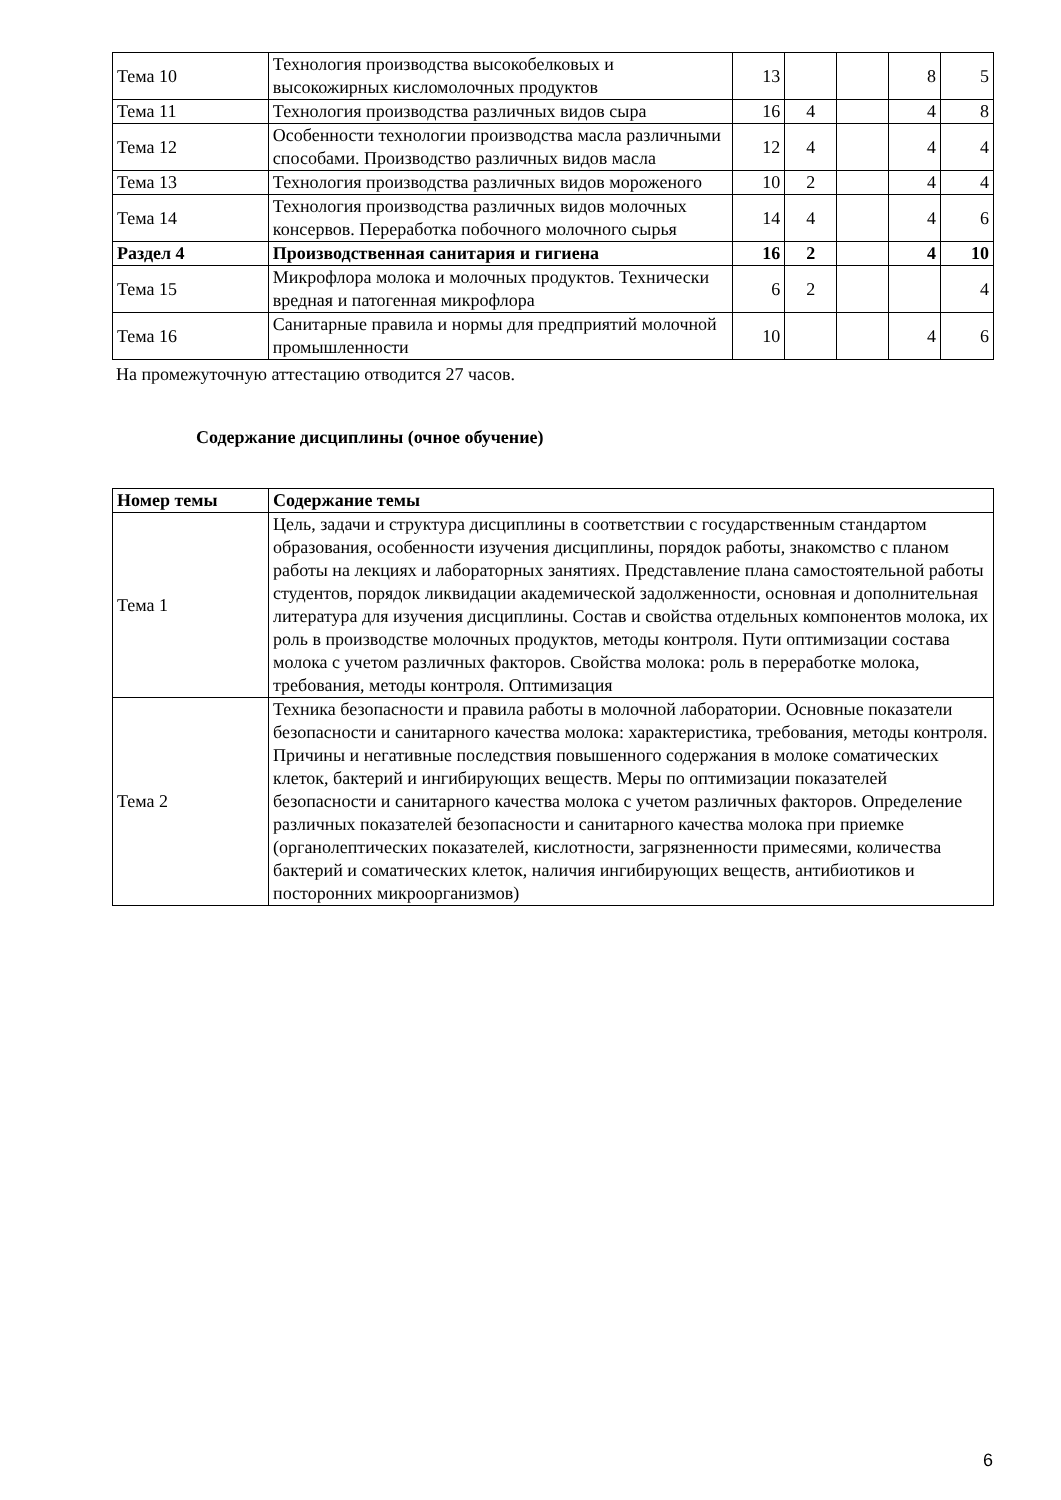| Тема 10 | Технология производства высокобелковых и высокожирных кисломолочных продуктов | 13 | | | 8 | 5 |
| Тема 11 | Технология производства различных видов сыра | 16 | 4 | | 4 | 8 |
| Тема 12 | Особенности технологии производства масла различными способами. Производство различных видов масла | 12 | 4 | | 4 | 4 |
| Тема 13 | Технология производства различных видов мороженого | 10 | 2 | | 4 | 4 |
| Тема 14 | Технология производства различных видов молочных консервов. Переработка побочного молочного сырья | 14 | 4 | | 4 | 6 |
| Раздел 4 | Производственная санитария и гигиена | 16 | 2 | | 4 | 10 |
| Тема 15 | Микрофлора молока и молочных продуктов. Технически вредная и патогенная микрофлора | 6 | 2 | | | 4 |
| Тема 16 | Санитарные правила и нормы для предприятий молочной промышленности | 10 | | | 4 | 6 |
На промежуточную аттестацию отводится 27 часов.
Содержание дисциплины (очное обучение)
| Номер темы | Содержание темы |
| --- | --- |
| Тема 1 | Цель, задачи и структура дисциплины в соответствии с государственным стандартом образования, особенности изучения дисциплины, порядок работы, знакомство с планом работы на лекциях и лабораторных занятиях. Представление плана самостоятельной работы студентов, порядок ликвидации академической задолженности, основная и дополнительная литература для изучения дисциплины. Состав и свойства отдельных компонентов молока, их роль в производстве молочных продуктов, методы контроля. Пути оптимизации состава молока с учетом различных факторов. Свойства молока: роль в переработке молока, требования, методы контроля. Оптимизация |
| Тема 2 | Техника безопасности и правила работы в молочной лаборатории. Основные показатели безопасности и санитарного качества молока: характеристика, требования, методы контроля. Причины и негативные последствия повышенного содержания в молоке соматических клеток, бактерий и ингибирующих веществ. Меры по оптимизации показателей безопасности и санитарного качества молока с учетом различных факторов. Определение различных показателей безопасности и санитарного качества молока при приемке (органолептических показателей, кислотности, загрязненности примесями, количества бактерий и соматических клеток, наличия ингибирующих веществ, антибиотиков и посторонних микроорганизмов) |
6